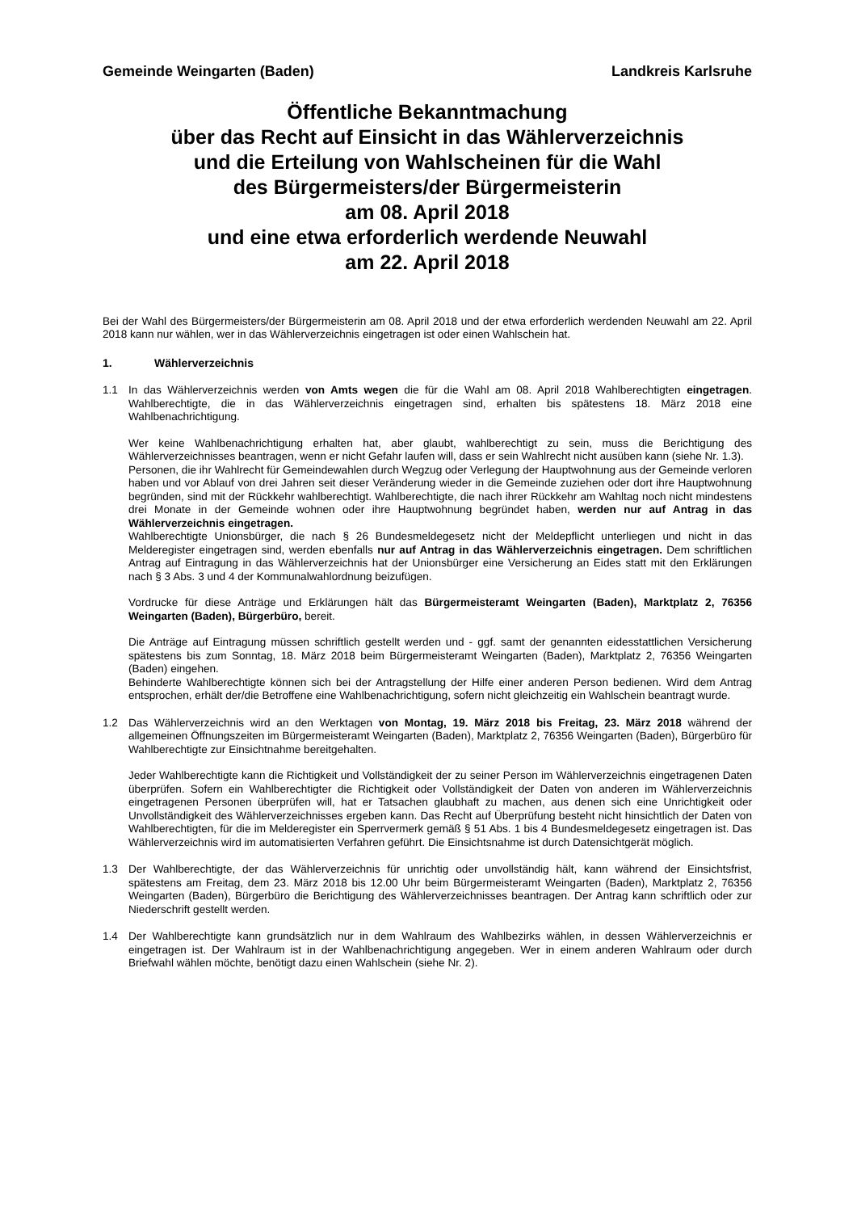Gemeinde Weingarten (Baden) Landkreis Karlsruhe
Öffentliche Bekanntmachung
über das Recht auf Einsicht in das Wählerverzeichnis
und die Erteilung von Wahlscheinen für die Wahl
des Bürgermeisters/der Bürgermeisterin
am 08. April 2018
und eine etwa erforderlich werdende Neuwahl
am 22. April 2018
Bei der Wahl des Bürgermeisters/der Bürgermeisterin am 08. April 2018 und der etwa erforderlich werdenden Neuwahl am 22. April 2018 kann nur wählen, wer in das Wählerverzeichnis eingetragen ist oder einen Wahlschein hat.
1. Wählerverzeichnis
1.1 In das Wählerverzeichnis werden von Amts wegen die für die Wahl am 08. April 2018 Wahlberechtigten eingetragen. Wahlberechtigte, die in das Wählerverzeichnis eingetragen sind, erhalten bis spätestens 18. März 2018 eine Wahlbenachrichtigung.
Wer keine Wahlbenachrichtigung erhalten hat, aber glaubt, wahlberechtigt zu sein, muss die Berichtigung des Wählerverzeichnisses beantragen, wenn er nicht Gefahr laufen will, dass er sein Wahlrecht nicht ausüben kann (siehe Nr. 1.3).
Personen, die ihr Wahlrecht für Gemeindewahlen durch Wegzug oder Verlegung der Hauptwohnung aus der Gemeinde verloren haben und vor Ablauf von drei Jahren seit dieser Veränderung wieder in die Gemeinde zuziehen oder dort ihre Hauptwohnung begründen, sind mit der Rückkehr wahlberechtigt. Wahlberechtigte, die nach ihrer Rückkehr am Wahltag noch nicht mindestens drei Monate in der Gemeinde wohnen oder ihre Hauptwohnung begründet haben, werden nur auf Antrag in das Wählerverzeichnis eingetragen.
Wahlberechtigte Unionsbürger, die nach § 26 Bundesmeldegesetz nicht der Meldepflicht unterliegen und nicht in das Melderegister eingetragen sind, werden ebenfalls nur auf Antrag in das Wählerverzeichnis eingetragen. Dem schriftlichen Antrag auf Eintragung in das Wählerverzeichnis hat der Unionsbürger eine Versicherung an Eides statt mit den Erklärungen nach § 3 Abs. 3 und 4 der Kommunalwahlordnung beizufügen.
Vordrucke für diese Anträge und Erklärungen hält das Bürgermeisteramt Weingarten (Baden), Marktplatz 2, 76356 Weingarten (Baden), Bürgerbüro, bereit.
Die Anträge auf Eintragung müssen schriftlich gestellt werden und - ggf. samt der genannten eidesstattlichen Versicherung spätestens bis zum Sonntag, 18. März 2018 beim Bürgermeisteramt Weingarten (Baden), Marktplatz 2, 76356 Weingarten (Baden) eingehen.
Behinderte Wahlberechtigte können sich bei der Antragstellung der Hilfe einer anderen Person bedienen. Wird dem Antrag entsprochen, erhält der/die Betroffene eine Wahlbenachrichtigung, sofern nicht gleichzeitig ein Wahlschein beantragt wurde.
1.2 Das Wählerverzeichnis wird an den Werktagen von Montag, 19. März 2018 bis Freitag, 23. März 2018 während der allgemeinen Öffnungszeiten im Bürgermeisteramt Weingarten (Baden), Marktplatz 2, 76356 Weingarten (Baden), Bürgerbüro für Wahlberechtigte zur Einsichtnahme bereitgehalten.
Jeder Wahlberechtigte kann die Richtigkeit und Vollständigkeit der zu seiner Person im Wählerverzeichnis eingetragenen Daten überprüfen. Sofern ein Wahlberechtigter die Richtigkeit oder Vollständigkeit der Daten von anderen im Wählerverzeichnis eingetragenen Personen überprüfen will, hat er Tatsachen glaubhaft zu machen, aus denen sich eine Unrichtigkeit oder Unvollständigkeit des Wählerverzeichnisses ergeben kann. Das Recht auf Überprüfung besteht nicht hinsichtlich der Daten von Wahlberechtigten, für die im Melderegister ein Sperrvermerk gemäß § 51 Abs. 1 bis 4 Bundesmeldegesetz eingetragen ist. Das Wählerverzeichnis wird im automatisierten Verfahren geführt. Die Einsichtsnahme ist durch Datensichtgerät möglich.
1.3 Der Wahlberechtigte, der das Wählerverzeichnis für unrichtig oder unvollständig hält, kann während der Einsichtsfrist, spätestens am Freitag, dem 23. März 2018 bis 12.00 Uhr beim Bürgermeisteramt Weingarten (Baden), Marktplatz 2, 76356 Weingarten (Baden), Bürgerbüro die Berichtigung des Wählerverzeichnisses beantragen. Der Antrag kann schriftlich oder zur Niederschrift gestellt werden.
1.4 Der Wahlberechtigte kann grundsätzlich nur in dem Wahlraum des Wahlbezirks wählen, in dessen Wählerverzeichnis er eingetragen ist. Der Wahlraum ist in der Wahlbenachrichtigung angegeben. Wer in einem anderen Wahlraum oder durch Briefwahl wählen möchte, benötigt dazu einen Wahlschein (siehe Nr. 2).